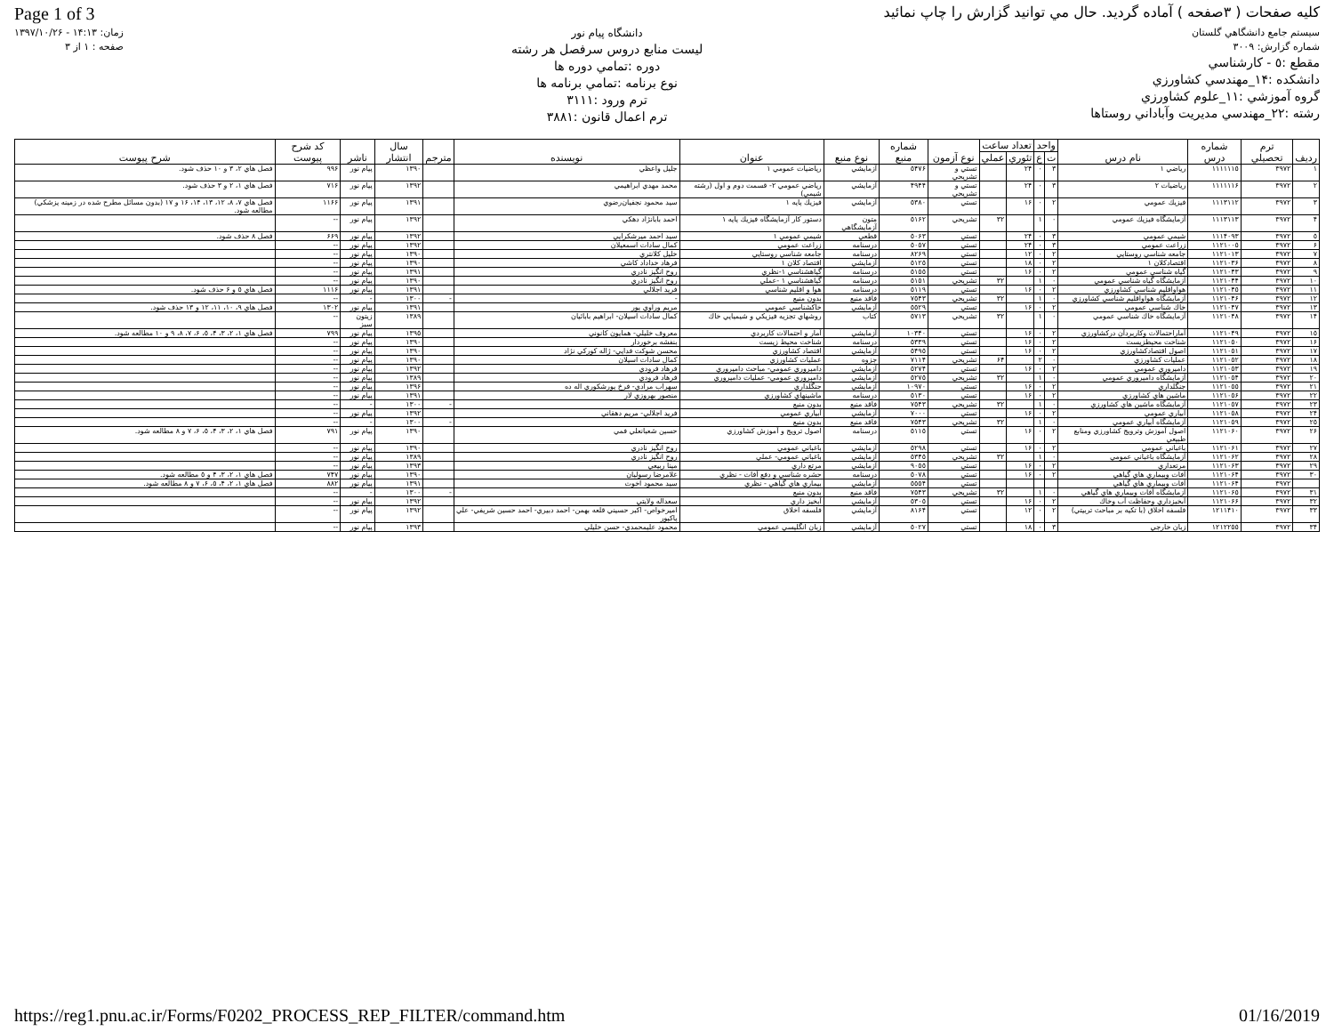Page 1 of 3 كليه صفحات ( ٣صفحه ) آماده گرديد. حال مي توانيد گزارش را چاپ نمائيد
سيستم جامع دانشگاهي گلستان
شماره گزارش: ٣٠٠٩
مقطع :٥ - كارشناسي
دانشكده :١۴_مهندسي كشاورزي
گروه آموزشي :١١_علوم كشاورزي
رشته :٢٢_مهندسي مديريت وآباداني روستاها
دانشگاه پيام نور
ليست منابع دروس سرفصل هر رشته
دوره :تمامي دوره ها
نوع برنامه :تمامي برنامه ها
ترم ورود :٣١١١
ترم اعمال قانون :٣٨٨١
زمان: ١۴:١٣ - ١٣٩٧/١٠/٢۶
صفحه : ١ از ٣
| رديف | ترم تحصيلي | شماره درس | نام درس | واحد | | تعداد ساعت | | نوع آزمون | شماره منبع | نوع منبع | عنوان | نويسنده | مترجم | سال انتشار | ناشر | كد شرح پيوست | شرح پيوست |
| --- | --- | --- | --- | --- | --- | --- | --- | --- | --- | --- | --- | --- | --- | --- | --- | --- | --- |
| | | | | ت | ع | تئوري | عملي | | | | | | | | | | |
| ١ | ٣٩٧٢ | ١١١١١١٥ | رياضي ١ | ٣ | ٠ | ٢۴ | | تستي و تشريحي | ٥۴٧۶ | آزمايشي | رياضيات عمومي ١ | جليل واعظي | | ١٣٩٠ | پيام نور | ٩٩۶ | فصل هاي ٢، ٣ و ١٠ حذف شود. |
| ٢ | ٣٩٧٢ | ١١١١١١۶ | رياضيات ٢ | ٣ | ٠ | ٢۴ | | تستي و تشريحي | ۴٩۴۴ | آزمايشي | رياضي عمومي ٢- قسمت دوم و اول (رشته شيمي) | محمد مهدي ابراهيمي | | ١٣٩٢ | پيام نور | ٧١۶ | فصل هاي ١، ٢ و ٣ حذف شود. |
| ٣ | ٣٩٧٢ | ١١١٣١١٢ | فيزيك عمومي | ٢ | ٠ | ١۶ | | تستي | ٥٣٨٠ | آزمايشي | فيزيك پايه ١ | سيد محمود نجفيان‌رضوي | | ١٣٩١ | پيام نور | ١١۶۶ | فصل هاي ٧، ٨، ١٢، ١٣، ١۴، ١۶ و ١٧ (بدون مسائل مطرح شده در زمينه پزشكي) مطالعه شود. |
| ۴ | ٣٩٧٢ | ١١١٣١١٣ | آزمايشگاه فيزيك عمومي | ٠ | ١ | | ٣٢ | تشريحي | ٥١۶٢ | متون آزمايشگاهي | دستور كار آزمايشگاه فيزيك پايه ١ | احمد بابانژاد دهكي | | ١٣٩٢ | پيام نور | -- | |
| ٥ | ٣٩٧٢ | ١١١۴٠٩٣ | شيمي عمومي | ٣ | ٠ | ٢۴ | | تستي | ٥٠۶٣ | قطعي | شيمي عمومي ١ | سيد احمد ميرشكرايي | | ١٣٩٢ | پيام نور | ۶۶٩ | فصل ٨ حذف شود. |
| ۶ | ٣٩٧٢ | ١١٢١٠٠٥ | زراعت عمومي | ٣ | ٠ | ٢۴ | | تستي | ٥٠٥٧ | درسنامه | زراعت عمومي | كمال سادات اسمعيلان | | ١٣٩٢ | پيام نور | -- | |
| ٧ | ٣٩٧٢ | ١١٢١٠١٣ | جامعه شناسي روستايي | ٢ | ٠ | ١٢ | | تستي | ٨٢۶٩ | درسنامه | جامعه شناسي روستايي | خليل كلانتري | | ١٣٩٠ | پيام نور | -- | |
| ٨ | ٣٩٧٢ | ١١٢١٠٣۶ | اقتصادكلان ١ | ٢ | ٠ | ١٨ | | تستي | ٥١٢٥ | آزمايشي | اقتصاد كلان ١ | فرهاد خداداد كاشي | | ١٣٩٠ | پيام نور | -- | |
| ٩ | ٣٩٧٢ | ١١٢١٠۴٣ | گياه شناسي عمومي | ٢ | ٠ | ١۶ | | تستي | ٥١٥٥ | درسنامه | گياهشناسي ١-نظري | روح انگيز نادري | | ١٣٩١ | پيام نور | -- | |
| ١٠ | ٣٩٧٢ | ١١٢١٠۴۴ | آزمايشگاه گياه شناسي عمومي | ٠ | ١ | | ٣٢ | تشريحي | ٥١٥١ | درسنامه | گياهشناسي ١ -عملي | روح انگيز نادري | | ١٣٩٠ | پيام نور | -- | |
| ١١ | ٣٩٧٢ | ١١٢١٠۴٥ | هواواقليم شناسي كشاورزي | ٢ | ٠ | ١۶ | | تستي | ٥١١٩ | درسنامه | هوا و اقليم شناسي | فريد اجلالي | | ١٣٩١ | پيام نور | ١١١۶ | فصل هاي ٥ و ۶ حذف شود. |
| ١٢ | ٣٩٧٢ | ١١٢١٠۴۶ | آزمايشگاه هواواقليم شناسي كشاورزي | ٠ | ١ | | ٣٢ | تشريحي | ٧٥۴٣ | فاقد منبع | بدون منبع | - | - | ١٣٠٠ | - | -- | |
| ١٣ | ٣٩٧٢ | ١١٢١٠۴٧ | خاك شناسي عمومي | ٢ | ٠ | ١۶ | | تستي | ٥٥٢٩ | آزمايشي | خاكشناسي عمومي | مريم وراوي پور | | ١٣٩١ | پيام نور | ١٣٠٢ | فصل هاي ٩، ١٠، ١١، ١٢ و ١٣ حذف شود. |
| ١۴ | ٣٩٧٢ | ١١٢١٠۴٨ | آزمايشگاه خاك شناسي عمومي | ٠ | ١ | | ٣٢ | تشريحي | ٥٧١٣ | كتاب | روشهاي تجزيه فيزيكي و شيميايي خاك | كمال سادات اسيلان- ابراهيم بابائيان | | ١٣٨٩ | زيتون سبز | -- | |
| ١٥ | ٣٩٧٢ | ١١٢١٠۴٩ | آماراحتمالات وكاربردآن دركشاورزي | ٢ | ٠ | ١۶ | | تستي | ١٠٣۴٠ | آزمايشي | آمار و احتمالات كاربردي | معروف خليلي- همايون كانوني | | ١٣٩٥ | پيام نور | ٧٩٩ | فصل هاي ١، ٢، ٣، ۴، ٥، ۶، ٧، ٨، ٩ و ١٠ مطالعه شود. |
| ١۶ | ٣٩٧٢ | ١١٢١٠٥٠ | شناخت محيطزيست | ٢ | ٠ | ١۶ | | تستي | ٥٣٣٩ | درسنامه | شناخت محيط زيست | بنفشه برخوردار | | ١٣٩٠ | پيام نور | -- | |
| ١٧ | ٣٩٧٢ | ١١٢١٠٥١ | اصول اقتصادكشاورزي | ٢ | ٠ | ١۶ | | تستي | ٥۴٩٥ | آزمايشي | اقتصاد كشاورزي | محسن شوكت فدايي- ژاله كوركي نژاد | | ١٣٩٠ | پيام نور | -- | |
| ١٨ | ٣٩٧٢ | ١١٢١٠٥٢ | عمليات كشاورزي | ٠ | ٢ | | ۶۴ | تشريحي | ٧١١۴ | جزوه | عمليات كشاورزي | كمال سادات اسيلان | | ١٣٩٠ | پيام نور | -- | |
| ١٩ | ٣٩٧٢ | ١١٢١٠٥٣ | دامپروري عمومي | ٢ | ٠ | ١۶ | | تستي | ٥٢٧۴ | آزمايشي | دامپروري عمومي- مباحث دامپروري | فرهاد فرودي | | ١٣٩٢ | پيام نور | -- | |
| ٢٠ | ٣٩٧٢ | ١١٢١٠٥۴ | آزمايشگاه دامپروري عمومي | ٠ | ١ | | ٣٢ | تشريحي | ٥٢٧٥ | آزمايشي | دامپروري عمومي- عمليات دامپروري | فرهاد فرودي | | ١٣٨٩ | پيام نور | -- | |
| ٢١ | ٣٩٧٢ | ١١٢١٠٥٥ | جنگلداري | ٢ | ٠ | ١۶ | | تستي | ١٠٩٧٠ | آزمايشي | جنگلداري | سهراب مرادي- فرخ پورشكوري اله ده | | ١٣٩۶ | پيام نور | -- | |
| ٢٢ | ٣٩٧٢ | ١١٢١٠٥۶ | ماشين هاي كشاورزي | ٢ | ٠ | ١۶ | | تستي | ٥١٣٠ | درسنامه | ماشينهاي كشاورزي | منصور بهروزي لار | | ١٣٩١ | پيام نور | -- | |
| ٢٣ | ٣٩٧٢ | ١١٢١٠٥٧ | آزمايشگاه ماشين هاي كشاورزي | ٠ | ١ | | ٣٢ | تشريحي | ٧٥۴٣ | فاقد منبع | بدون منبع | | - | ١٣٠٠ | - | -- | |
| ٢۴ | ٣٩٧٢ | ١١٢١٠٥٨ | آبياري عمومي | ٢ | ٠ | ١۶ | | تستي | ٧٠٠٠ | آزمايشي | آبياري عمومي | فريد اجلالي- مريم دهقاني | | ١٣٩٢ | پيام نور | -- | |
| ٢٥ | ٣٩٧٢ | ١١٢١٠٥٩ | آزمايشگاه آبياري عمومي | ٠ | ١ | | ٣٢ | تشريحي | ٧٥۴٣ | فاقد منبع | بدون منبع | | - | ١٣٠٠ | - | -- | |
| ٢۶ | ٣٩٧٢ | ١١٢١٠۶٠ | اصول آموزش وترويج كشاورزي ومنابع طبيعي | ٢ | ٠ | ١۶ | | تستي | ٥١١٥ | درسنامه | اصول ترويج و آموزش كشاورزي | حسين شعبانعلي فمي | | ١٣٩٠ | پيام نور | ٧٩١ | فصل هاي ١، ٢، ٣، ۴، ٥، ۶، ٧ و ٨ مطالعه شود. |
| ٢٧ | ٣٩٧٢ | ١١٢١٠۶١ | باغباني عمومي | ٢ | ٠ | ١۶ | | تستي | ٥٢٩٨ | آزمايشي | باغباني عمومي | روح انگيز نادري | | ١٣٩٠ | پيام نور | -- | |
| ٢٨ | ٣٩٧٢ | ١١٢١٠۶٢ | آزمايشگاه باغباني عمومي | ٠ | ١ | | ٣٢ | تشريحي | ٥٣۴٥ | آزمايشي | باغباني عمومي- عملي | روح انگيز نادري | | ١٣٨٩ | پيام نور | -- | |
| ٢٩ | ٣٩٧٢ | ١١٢١٠۶٣ | مرتعداري | ٢ | ٠ | ١۶ | | تستي | ٩٠٥٥ | آزمايشي | مرتع داري | مينا ربيعي | | ١٣٩٣ | پيام نور | -- | |
| ٣٠ | ٣٩٧٢ | ١١٢١٠۶۴ | آفات وبيماري هاي گياهي | ٢ | ٠ | ١۶ | | تستي | ٥٠٧٨ | درسنامه | حشره شناسي و دفع آفات - نظري | غلامرضا رسوليان | | ١٣٩٠ | پيام نور | ٧۴٧ | فصل هاي ١، ٢، ٣، ۴ و ٥ مطالعه شود. |
| | ٣٩٧٢ | ١١٢١٠۶۴ | آفات وبيماري هاي گياهي | | | | | تستي | ٥٥٥۴ | آزمايشي | بيماري هاي گياهي - نظري | سيد محمود اخوت | | ١٣٩١ | پيام نور | ٨٨٢ | فصل هاي ١، ٢، ۴، ٥، ۶، ٧ و ٨ مطالعه شود. |
| ٣١ | ٣٩٧٢ | ١١٢١٠۶٥ | آزمايشگاه آفات وبيماري هاي گياهي | ٠ | ١ | | ٣٢ | تشريحي | ٧٥۴٣ | فاقد منبع | بدون منبع | | - | ١٣٠٠ | - | -- | |
| ٣٢ | ٣٩٧٢ | ١١٢١٠۶۶ | آبخيزداري وحفاظت آب وخاك | ٢ | ٠ | ١۶ | | تستي | ٥٣٠٥ | آزمايشي | آبخيز داري | سعداله ولايتي | | ١٣٩٢ | پيام نور | -- | |
| ٣٣ | ٣٩٧٢ | ١٢١١۴١٠ | فلسفه اخلاق (با تكيه بر مباحث تربيتي) | ٢ | ٠ | ١٢ | | تستي | ٨١۶۴ | آزمايشي | فلسفه اخلاق | اميرخواص- اكبر حسيني قلعه بهمن- احمد دبيري- احمد حسين شريفي- علي پاكپور | | ١٣٩٢ | پيام نور | -- | |
| ٣۴ | ٣٩٧٢ | ١٢١٢٢٥٥ | زبان خارجي | ٣ | ٠ | ١٨ | | تستي | ٥٠٢٧ | آزمايشي | زبان انگليسي عمومي | محمود عليمحمدي- حسن خليلي | | ١٣٩٣ | پيام نور | -- | |
https://reg1.pnu.ac.ir/Forms/F0202_PROCESS_REP_FILTER/command.htm 01/16/2019